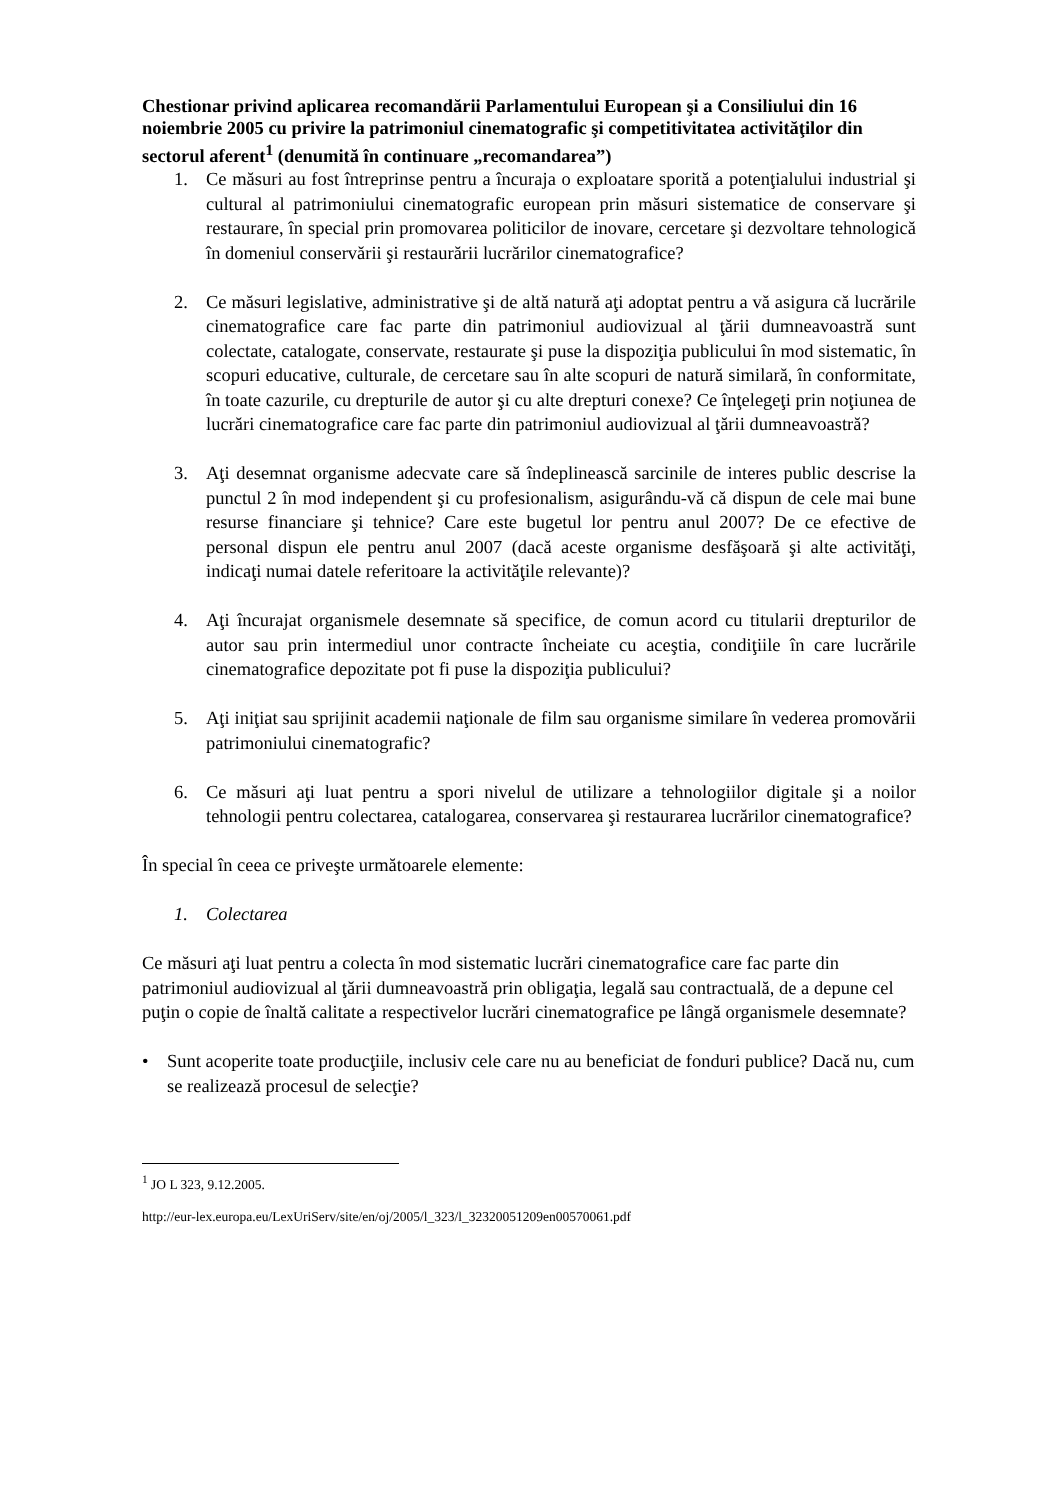Chestionar privind aplicarea recomandării Parlamentului European şi a Consiliului din 16 noiembrie 2005 cu privire la patrimoniul cinematografic şi competitivitatea activităţilor din sectorul aferent<sup>1</sup> (denumită în continuare „recomandarea”)
1. Ce măsuri au fost întreprinse pentru a încuraja o exploatare sporită a potenţialului industrial şi cultural al patrimoniului cinematografic european prin măsuri sistematice de conservare şi restaurare, în special prin promovarea politicilor de inovare, cercetare şi dezvoltare tehnologică în domeniul conservării şi restaurării lucrărilor cinematografice?
2. Ce măsuri legislative, administrative şi de altă natură aţi adoptat pentru a vă asigura că lucrările cinematografice care fac parte din patrimoniul audiovizual al ţării dumneavoastră sunt colectate, catalogate, conservate, restaurate şi puse la dispoziţia publicului în mod sistematic, în scopuri educative, culturale, de cercetare sau în alte scopuri de natură similară, în conformitate, în toate cazurile, cu drepturile de autor şi cu alte drepturi conexe? Ce înţelegeţi prin noţiunea de lucrări cinematografice care fac parte din patrimoniul audiovizual al ţării dumneavoastră?
3. Aţi desemnat organisme adecvate care să îndeplinească sarcinile de interes public descrise la punctul 2 în mod independent şi cu profesionalism, asigurându-vă că dispun de cele mai bune resurse financiare şi tehnice? Care este bugetul lor pentru anul 2007? De ce efective de personal dispun ele pentru anul 2007 (dacă aceste organisme desfăşoară şi alte activităţi, indicaţi numai datele referitoare la activităţile relevante)?
4. Aţi încurajat organismele desemnate să specifice, de comun acord cu titularii drepturilor de autor sau prin intermediul unor contracte încheiate cu aceştia, condiţiile în care lucrările cinematografice depozitate pot fi puse la dispoziţia publicului?
5. Aţi iniţiat sau sprijinit academii naţionale de film sau organisme similare în vederea promovării patrimoniului cinematografic?
6. Ce măsuri aţi luat pentru a spori nivelul de utilizare a tehnologiilor digitale şi a noilor tehnologii pentru colectarea, catalogarea, conservarea şi restaurarea lucrărilor cinematografice?
În special în ceea ce priveşte următoarele elemente:
1. Colectarea
Ce măsuri aţi luat pentru a colecta în mod sistematic lucrări cinematografice care fac parte din patrimoniul audiovizual al ţării dumneavoastră prin obligaţia, legală sau contractuală, de a depune cel puţin o copie de înaltă calitate a respectivelor lucrări cinematografice pe lângă organismele desemnate?
• Sunt acoperite toate producţiile, inclusiv cele care nu au beneficiat de fonduri publice? Dacă nu, cum se realizează procesul de selecţie?
<sup>1</sup> JO L 323, 9.12.2005.
http://eur-lex.europa.eu/LexUriServ/site/en/oj/2005/l_323/l_32320051209en00570061.pdf